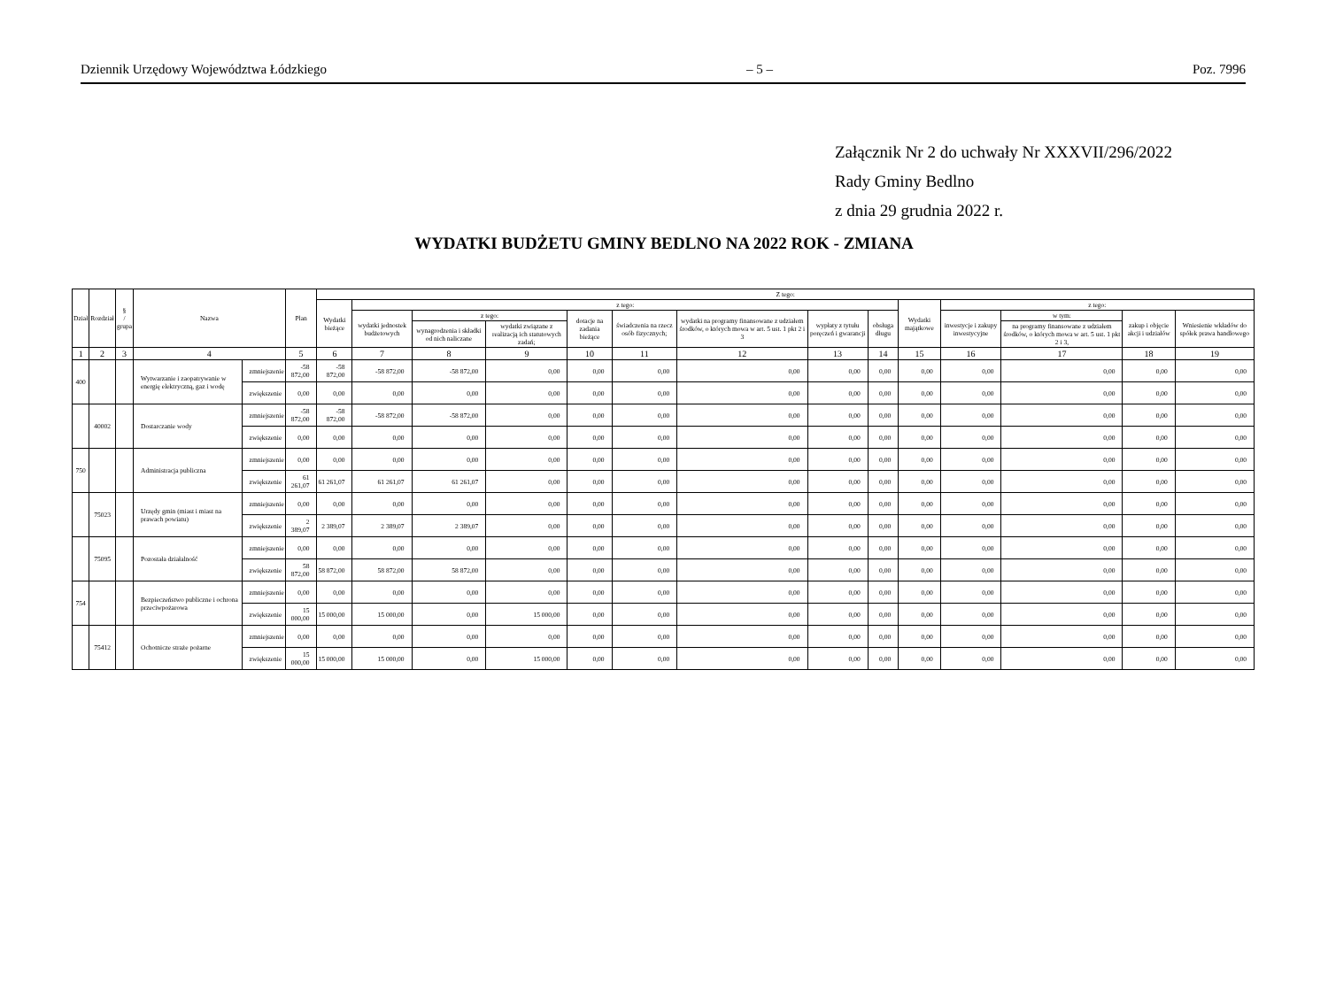Dziennik Urzędowy Województwa Łódzkiego – 5 – Poz. 7996
Załącznik Nr 2 do uchwały Nr XXXVII/296/2022
Rady Gminy Bedlno
z dnia 29 grudnia 2022 r.
WYDATKI BUDŻETU GMINY BEDLNO NA 2022 ROK - ZMIANA
| Dział | Rozdział | § / grupa | Nazwa | | Plan | Z tego: | | | | | | | | | | | | | |
| --- | --- | --- | --- | --- | --- | --- | --- | --- | --- | --- | --- | --- | --- | --- | --- | --- | --- | --- | --- |
| | | | | | | Wydatki bieżące | z tego: | | | | | | | | Wydatki majątkowe | z tego: | | | |
| | | | | | | | wydatki jednostek budżetowych | z tego: | | dotacje na zadania bieżące | świadczenia na rzecz osób fizycznych; | wydatki na programy finansowane z udziałem środków, o których mowa w art. 5 ust. 1 pkt 2 i 3 | wypłaty z tytułu poręczeń i gwarancji | obsługa długu | | inwestycje i zakupy inwestycyjne | w tym: | zakup i objęcie akcji i udziałów | Wniesienie wkładów do spółek prawa handlowego |
| | | | | | | | | wynagrodzenia i składki od nich naliczane | wydatki związane z realizacją ich statutowych zadań; | | | | | | | | na programy finansowane z udziałem środków, o których mowa w art. 5 ust. 1 pkt 2 i 3, | | |
| 1 | 2 | 3 | 4 | | 5 | 6 | 7 | 8 | 9 | 10 | 11 | 12 | 13 | 14 | 15 | 16 | 17 | 18 | 19 |
| 400 | | | Wytwarzanie i zaopatrywanie w energię elektryczną, gaz i wodę | zmniejszenie | -58 872,00 | -58 872,00 | -58 872,00 | -58 872,00 | 0,00 | 0,00 | 0,00 | 0,00 | 0,00 | 0,00 | 0,00 | 0,00 | 0,00 | 0,00 | 0,00 |
| | | | | zwiększenie | 0,00 | 0,00 | 0,00 | 0,00 | 0,00 | 0,00 | 0,00 | 0,00 | 0,00 | 0,00 | 0,00 | 0,00 | 0,00 | 0,00 | 0,00 |
| | 40002 | | Dostarczanie wody | zmniejszenie | -58 872,00 | -58 872,00 | -58 872,00 | -58 872,00 | 0,00 | 0,00 | 0,00 | 0,00 | 0,00 | 0,00 | 0,00 | 0,00 | 0,00 | 0,00 | 0,00 |
| | | | | zwiększenie | 0,00 | 0,00 | 0,00 | 0,00 | 0,00 | 0,00 | 0,00 | 0,00 | 0,00 | 0,00 | 0,00 | 0,00 | 0,00 | 0,00 | 0,00 |
| 750 | | | Administracja publiczna | zmniejszenie | 0,00 | 0,00 | 0,00 | 0,00 | 0,00 | 0,00 | 0,00 | 0,00 | 0,00 | 0,00 | 0,00 | 0,00 | 0,00 | 0,00 | 0,00 |
| | | | | zwiększenie | 61 261,07 | 61 261,07 | 61 261,07 | 61 261,07 | 0,00 | 0,00 | 0,00 | 0,00 | 0,00 | 0,00 | 0,00 | 0,00 | 0,00 | 0,00 | 0,00 |
| | 75023 | | Urzędy gmin (miast i miast na prawach powiatu) | zmniejszenie | 0,00 | 0,00 | 0,00 | 0,00 | 0,00 | 0,00 | 0,00 | 0,00 | 0,00 | 0,00 | 0,00 | 0,00 | 0,00 | 0,00 | 0,00 |
| | | | | zwiększenie | 2 389,07 | 2 389,07 | 2 389,07 | 2 389,07 | 0,00 | 0,00 | 0,00 | 0,00 | 0,00 | 0,00 | 0,00 | 0,00 | 0,00 | 0,00 | 0,00 |
| | 75095 | | Pozostała działalność | zmniejszenie | 0,00 | 0,00 | 0,00 | 0,00 | 0,00 | 0,00 | 0,00 | 0,00 | 0,00 | 0,00 | 0,00 | 0,00 | 0,00 | 0,00 | 0,00 |
| | | | | zwiększenie | 58 872,00 | 58 872,00 | 58 872,00 | 58 872,00 | 0,00 | 0,00 | 0,00 | 0,00 | 0,00 | 0,00 | 0,00 | 0,00 | 0,00 | 0,00 | 0,00 |
| 754 | | | Bezpieczeństwo publiczne i ochrona przeciwpożarowa | zmniejszenie | 0,00 | 0,00 | 0,00 | 0,00 | 0,00 | 0,00 | 0,00 | 0,00 | 0,00 | 0,00 | 0,00 | 0,00 | 0,00 | 0,00 | 0,00 |
| | | | | zwiększenie | 15 000,00 | 15 000,00 | 15 000,00 | 0,00 | 15 000,00 | 0,00 | 0,00 | 0,00 | 0,00 | 0,00 | 0,00 | 0,00 | 0,00 | 0,00 | 0,00 |
| | 75412 | | Ochotnicze straże pożarne | zmniejszenie | 0,00 | 0,00 | 0,00 | 0,00 | 0,00 | 0,00 | 0,00 | 0,00 | 0,00 | 0,00 | 0,00 | 0,00 | 0,00 | 0,00 | 0,00 |
| | | | | zwiększenie | 15 000,00 | 15 000,00 | 15 000,00 | 0,00 | 15 000,00 | 0,00 | 0,00 | 0,00 | 0,00 | 0,00 | 0,00 | 0,00 | 0,00 | 0,00 | 0,00 |